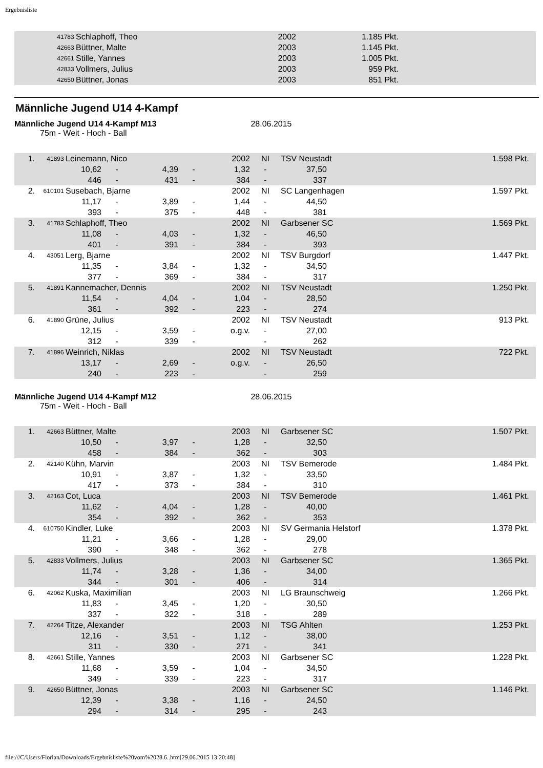Ergebnisliste
| | 41783 | Schlaphoff, Theo | 2002 | 1.185 Pkt. | |
| | 42663 | Büttner, Malte | 2003 | 1.145 Pkt. | |
| | 42661 | Stille, Yannes | 2003 | 1.005 Pkt. | |
| | 42833 | Vollmers, Julius | 2003 | 959 Pkt. | |
| | 42650 | Büttner, Jonas | 2003 | 851 Pkt. | |
Männliche Jugend U14 4-Kampf
Männliche Jugend U14 4-Kampf M13 28.06.2015
75m - Weit - Hoch - Ball
| 1. | 41893 | Leinemann, Nico | | | | 2002 | NI | TSV Neustadt | | 1.598 Pkt. |
| | | 10,62 | - | 4,39 | - | 1,32 | - | 37,50 | | |
| | | 446 | - | 431 | - | 384 | - | 337 | | |
| 2. | 610101 | Susebach, Bjarne | | | | 2002 | NI | SC Langenhagen | | 1.597 Pkt. |
| | | 11,17 | - | 3,89 | - | 1,44 | - | 44,50 | | |
| | | 393 | - | 375 | - | 448 | - | 381 | | |
| 3. | 41783 | Schlaphoff, Theo | | | | 2002 | NI | Garbsener SC | | 1.569 Pkt. |
| | | 11,08 | - | 4,03 | - | 1,32 | - | 46,50 | | |
| | | 401 | - | 391 | - | 384 | - | 393 | | |
| 4. | 43051 | Lerg, Bjarne | | | | 2002 | NI | TSV Burgdorf | | 1.447 Pkt. |
| | | 11,35 | - | 3,84 | - | 1,32 | - | 34,50 | | |
| | | 377 | - | 369 | - | 384 | - | 317 | | |
| 5. | 41891 | Kannemacher, Dennis | | | | 2002 | NI | TSV Neustadt | | 1.250 Pkt. |
| | | 11,54 | - | 4,04 | - | 1,04 | - | 28,50 | | |
| | | 361 | - | 392 | - | 223 | - | 274 | | |
| 6. | 41890 | Grüne, Julius | | | | 2002 | NI | TSV Neustadt | | 913 Pkt. |
| | | 12,15 | - | 3,59 | - | o.g.v. | - | 27,00 | | |
| | | 312 | - | 339 | - | | - | 262 | | |
| 7. | 41896 | Weinrich, Niklas | | | | 2002 | NI | TSV Neustadt | | 722 Pkt. |
| | | 13,17 | - | 2,69 | - | o.g.v. | - | 26,50 | | |
| | | 240 | - | 223 | - | | - | 259 | | |
Männliche Jugend U14 4-Kampf M12 28.06.2015
75m - Weit - Hoch - Ball
| 1. | 42663 | Büttner, Malte | | | | 2003 | NI | Garbsener SC | | 1.507 Pkt. |
| | | 10,50 | - | 3,97 | - | 1,28 | - | 32,50 | | |
| | | 458 | - | 384 | - | 362 | - | 303 | | |
| 2. | 42140 | Kühn, Marvin | | | | 2003 | NI | TSV Bemerode | | 1.484 Pkt. |
| | | 10,91 | - | 3,87 | - | 1,32 | - | 33,50 | | |
| | | 417 | - | 373 | - | 384 | - | 310 | | |
| 3. | 42163 | Cot, Luca | | | | 2003 | NI | TSV Bemerode | | 1.461 Pkt. |
| | | 11,62 | - | 4,04 | - | 1,28 | - | 40,00 | | |
| | | 354 | - | 392 | - | 362 | - | 353 | | |
| 4. | 610750 | Kindler, Luke | | | | 2003 | NI | SV Germania Helstorf | | 1.378 Pkt. |
| | | 11,21 | - | 3,66 | - | 1,28 | - | 29,00 | | |
| | | 390 | - | 348 | - | 362 | - | 278 | | |
| 5. | 42833 | Vollmers, Julius | | | | 2003 | NI | Garbsener SC | | 1.365 Pkt. |
| | | 11,74 | - | 3,28 | - | 1,36 | - | 34,00 | | |
| | | 344 | - | 301 | - | 406 | - | 314 | | |
| 6. | 42062 | Kuska, Maximilian | | | | 2003 | NI | LG Braunschweig | | 1.266 Pkt. |
| | | 11,83 | - | 3,45 | - | 1,20 | - | 30,50 | | |
| | | 337 | - | 322 | - | 318 | - | 289 | | |
| 7. | 42264 | Titze, Alexander | | | | 2003 | NI | TSG Ahlten | | 1.253 Pkt. |
| | | 12,16 | - | 3,51 | - | 1,12 | - | 38,00 | | |
| | | 311 | - | 330 | - | 271 | - | 341 | | |
| 8. | 42661 | Stille, Yannes | | | | 2003 | NI | Garbsener SC | | 1.228 Pkt. |
| | | 11,68 | - | 3,59 | - | 1,04 | - | 34,50 | | |
| | | 349 | - | 339 | - | 223 | - | 317 | | |
| 9. | 42650 | Büttner, Jonas | | | | 2003 | NI | Garbsener SC | | 1.146 Pkt. |
| | | 12,39 | - | 3,38 | - | 1,16 | - | 24,50 | | |
| | | 294 | - | 314 | - | 295 | - | 243 | | |
file:///C/Users/Florian/Downloads/Ergebnisliste%20vom%2028.6..htm[29.06.2015 13:20:48]